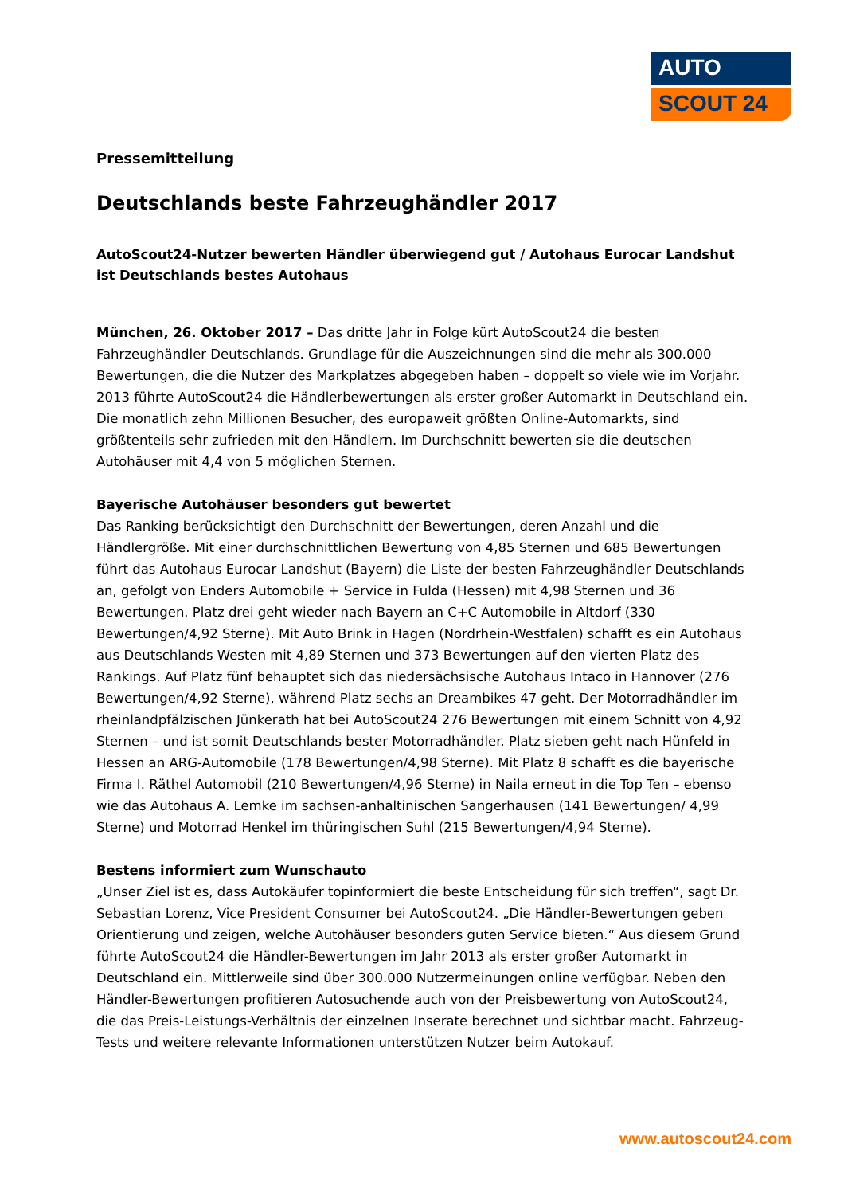AUTO
SCOUT 24
Pressemitteilung
Deutschlands beste Fahrzeughändler 2017
AutoScout24-Nutzer bewerten Händler überwiegend gut / Autohaus Eurocar Landshut ist Deutschlands bestes Autohaus
München, 26. Oktober 2017 – Das dritte Jahr in Folge kürt AutoScout24 die besten Fahrzeughändler Deutschlands. Grundlage für die Auszeichnungen sind die mehr als 300.000 Bewertungen, die die Nutzer des Markplatzes abgegeben haben – doppelt so viele wie im Vorjahr. 2013 führte AutoScout24 die Händlerbewertungen als erster großer Automarkt in Deutschland ein. Die monatlich zehn Millionen Besucher, des europaweit größten Online-Automarkts, sind größtenteils sehr zufrieden mit den Händlern. Im Durchschnitt bewerten sie die deutschen Autohäuser mit 4,4 von 5 möglichen Sternen.
Bayerische Autohäuser besonders gut bewertet
Das Ranking berücksichtigt den Durchschnitt der Bewertungen, deren Anzahl und die Händlergröße. Mit einer durchschnittlichen Bewertung von 4,85 Sternen und 685 Bewertungen führt das Autohaus Eurocar Landshut (Bayern) die Liste der besten Fahrzeughändler Deutschlands an, gefolgt von Enders Automobile + Service in Fulda (Hessen) mit 4,98 Sternen und 36 Bewertungen. Platz drei geht wieder nach Bayern an C+C Automobile in Altdorf (330 Bewertungen/4,92 Sterne). Mit Auto Brink in Hagen (Nordrhein-Westfalen) schafft es ein Autohaus aus Deutschlands Westen mit 4,89 Sternen und 373 Bewertungen auf den vierten Platz des Rankings. Auf Platz fünf behauptet sich das niedersächsische Autohaus Intaco in Hannover (276 Bewertungen/4,92 Sterne), während Platz sechs an Dreambikes 47 geht. Der Motorradhändler im rheinlandpfälzischen Jünkerath hat bei AutoScout24 276 Bewertungen mit einem Schnitt von 4,92 Sternen – und ist somit Deutschlands bester Motorradhändler. Platz sieben geht nach Hünfeld in Hessen an ARG-Automobile (178 Bewertungen/4,98 Sterne). Mit Platz 8 schafft es die bayerische Firma I. Räthel Automobil (210 Bewertungen/4,96 Sterne) in Naila erneut in die Top Ten – ebenso wie das Autohaus A. Lemke im sachsen-anhaltinischen Sangerhausen (141 Bewertungen/ 4,99 Sterne) und Motorrad Henkel im thüringischen Suhl (215 Bewertungen/4,94 Sterne).
Bestens informiert zum Wunschauto
„Unser Ziel ist es, dass Autokäufer topinformiert die beste Entscheidung für sich treffen“, sagt Dr. Sebastian Lorenz, Vice President Consumer bei AutoScout24. „Die Händler-Bewertungen geben Orientierung und zeigen, welche Autohäuser besonders guten Service bieten.“ Aus diesem Grund führte AutoScout24 die Händler-Bewertungen im Jahr 2013 als erster großer Automarkt in Deutschland ein. Mittlerweile sind über 300.000 Nutzermeinungen online verfügbar. Neben den Händler-Bewertungen profitieren Autosuchende auch von der Preisbewertung von AutoScout24, die das Preis-Leistungs-Verhältnis der einzelnen Inserate berechnet und sichtbar macht. Fahrzeug-Tests und weitere relevante Informationen unterstützen Nutzer beim Autokauf.
www.autoscout24.com